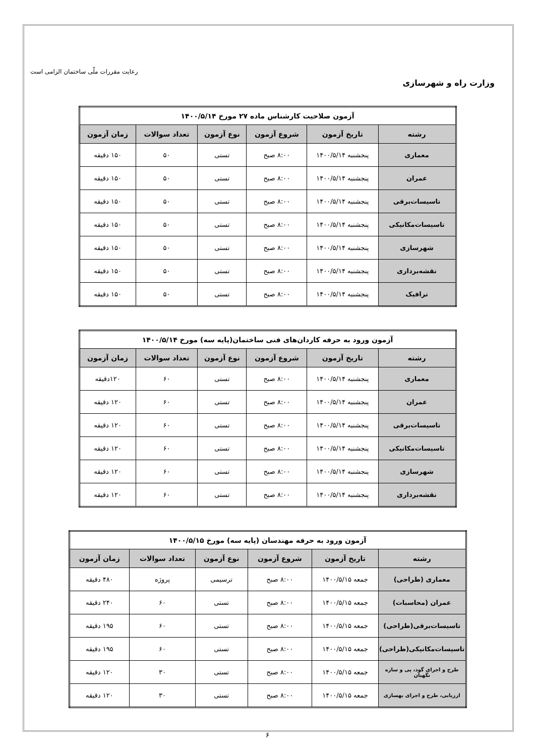وزارت راه و شهرسازی
رعایت مقررات ملّی ساختمان الزامی است
| آزمون صلاحیت کارشناس ماده ۲۷ مورخ ۱۴۰۰/۵/۱۴ | | | | | |
| --- | --- | --- | --- | --- | --- |
| رشته | تاریخ آزمون | شروع آزمون | نوع آزمون | تعداد سوالات | زمان آزمون |
| معماری | پنجشنبه ۱۴۰۰/۵/۱۴ | ۸:۰۰ صبح | تستی | ۵۰ | ۱۵۰ دقیقه |
| عمران | پنجشنبه ۱۴۰۰/۵/۱۴ | ۸:۰۰ صبح | تستی | ۵۰ | ۱۵۰ دقیقه |
| تاسیسات‌برقی | پنجشنبه ۱۴۰۰/۵/۱۴ | ۸:۰۰ صبح | تستی | ۵۰ | ۱۵۰ دقیقه |
| تاسیسات‌مکانیکی | پنجشنبه ۱۴۰۰/۵/۱۴ | ۸:۰۰ صبح | تستی | ۵۰ | ۱۵۰ دقیقه |
| شهرسازی | پنجشنبه ۱۴۰۰/۵/۱۴ | ۸:۰۰ صبح | تستی | ۵۰ | ۱۵۰ دقیقه |
| نقشه‌برداری | پنجشنبه ۱۴۰۰/۵/۱۴ | ۸:۰۰ صبح | تستی | ۵۰ | ۱۵۰ دقیقه |
| ترافیک | پنجشنبه ۱۴۰۰/۵/۱۴ | ۸:۰۰ صبح | تستی | ۵۰ | ۱۵۰ دقیقه |
| آزمون ورود به حرفه کاردان‌های فنی ساختمان(پایه سه) مورخ ۱۴۰۰/۵/۱۴ | | | | | |
| --- | --- | --- | --- | --- | --- |
| رشته | تاریخ آزمون | شروع آزمون | نوع آزمون | تعداد سوالات | زمان آزمون |
| معماری | پنجشنبه ۱۴۰۰/۵/۱۴ | ۸:۰۰ صبح | تستی | ۶۰ | ۱۲۰دقیقه |
| عمران | پنجشنبه ۱۴۰۰/۵/۱۴ | ۸:۰۰ صبح | تستی | ۶۰ | ۱۲۰ دقیقه |
| تاسیسات‌برقی | پنجشنبه ۱۴۰۰/۵/۱۴ | ۸:۰۰ صبح | تستی | ۶۰ | ۱۲۰ دقیقه |
| تاسیسات‌مکانیکی | پنجشنبه ۱۴۰۰/۵/۱۴ | ۸:۰۰ صبح | تستی | ۶۰ | ۱۲۰ دقیقه |
| شهرسازی | پنجشنبه ۱۴۰۰/۵/۱۴ | ۸:۰۰ صبح | تستی | ۶۰ | ۱۲۰ دقیقه |
| نقشه‌برداری | پنجشنبه ۱۴۰۰/۵/۱۴ | ۸:۰۰ صبح | تستی | ۶۰ | ۱۲۰ دقیقه |
| آزمون ورود به حرفه مهندسان (پایه سه) مورخ ۱۴۰۰/۵/۱۵ | | | | | |
| --- | --- | --- | --- | --- | --- |
| رشته | تاریخ آزمون | شروع آزمون | نوع آزمون | تعداد سوالات | زمان آزمون |
| معماری (طراحی) | جمعه ۱۴۰۰/۵/۱۵ | ۸:۰۰ صبح | ترسیمی | پروژه | ۴۸۰ دقیقه |
| عمران (محاسبات) | جمعه ۱۴۰۰/۵/۱۵ | ۸:۰۰ صبح | تستی | ۶۰ | ۲۴۰ دقیقه |
| تاسیسات‌برقی(طراحی) | جمعه ۱۴۰۰/۵/۱۵ | ۸:۰۰ صبح | تستی | ۶۰ | ۱۹۵ دقیقه |
| تاسیسات‌مکانیکی(طراحی) | جمعه ۱۴۰۰/۵/۱۵ | ۸:۰۰ صبح | تستی | ۶۰ | ۱۹۵ دقیقه |
| طرح و اجرای گود، پی و سازه نگهبان | جمعه ۱۴۰۰/۵/۱۵ | ۸:۰۰ صبح | تستی | ۳۰ | ۱۲۰ دقیقه |
| ارزیابی، طرح و اجرای بهسازی | جمعه ۱۴۰۰/۵/۱۵ | ۸:۰۰ صبح | تستی | ۳۰ | ۱۲۰ دقیقه |
۶